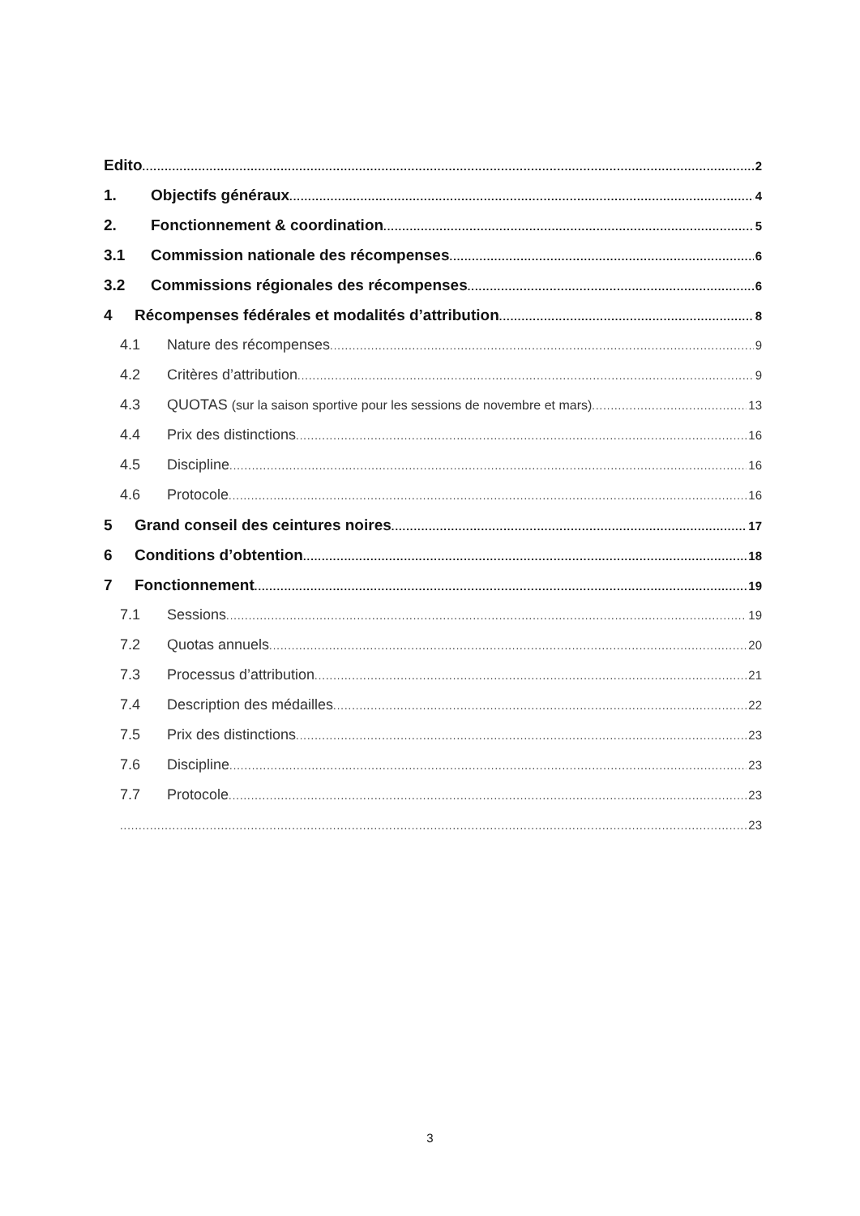Edito 2
1. Objectifs généraux 4
2. Fonctionnement & coordination 5
3.1 Commission nationale des récompenses 6
3.2 Commissions régionales des récompenses 6
4 Récompenses fédérales et modalités d’attribution 8
4.1 Nature des récompenses 9
4.2 Critères d’attribution 9
4.3 QUOTAS (sur la saison sportive pour les sessions de novembre et mars) 13
4.4 Prix des distinctions 16
4.5 Discipline 16
4.6 Protocole 16
5 Grand conseil des ceintures noires 17
6 Conditions d’obtention 18
7 Fonctionnement 19
7.1 Sessions 19
7.2 Quotas annuels 20
7.3 Processus d’attribution 21
7.4 Description des médailles 22
7.5 Prix des distinctions 23
7.6 Discipline 23
7.7 Protocole 23
23
3